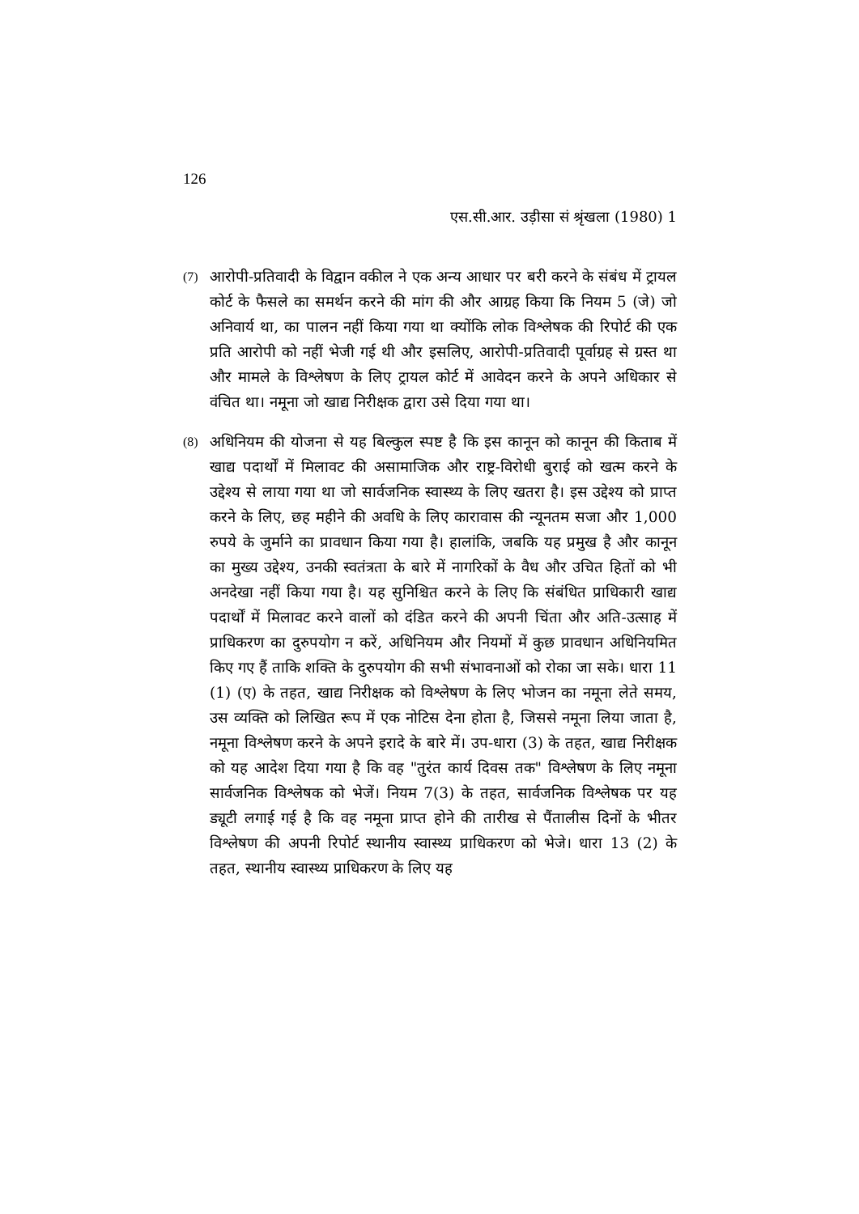126
एस.सी.आर. उड़ीसा सं श्रृंखला (1980) 1
(7)
आरोपी-प्रतिवादी के विद्वान वकील ने एक अन्य आधार पर बरी करने के संबंध में ट्रायल कोर्ट के फैसले का समर्थन करने की मांग की और आग्रह किया कि नियम 5 (जे) जो अनिवार्य था, का पालन नहीं किया गया था क्योंकि लोक विश्लेषक की रिपोर्ट की एक प्रति आरोपी को नहीं भेजी गई थी और इसलिए, आरोपी-प्रतिवादी पूर्वाग्रह से ग्रस्त था और मामले के विश्लेषण के लिए ट्रायल कोर्ट में आवेदन करने के अपने अधिकार से वंचित था। नमूना जो खाद्य निरीक्षक द्वारा उसे दिया गया था।
(8)
अधिनियम की योजना से यह बिल्कुल स्पष्ट है कि इस कानून को कानून की किताब में खाद्य पदार्थों में मिलावट की असामाजिक और राष्ट्र-विरोधी बुराई को खत्म करने के उद्देश्य से लाया गया था जो सार्वजनिक स्वास्थ्य के लिए खतरा है। इस उद्देश्य को प्राप्त करने के लिए, छह महीने की अवधि के लिए कारावास की न्यूनतम सजा और 1,000 रुपये के जुर्माने का प्रावधान किया गया है। हालांकि, जबकि यह प्रमुख है और कानून का मुख्य उद्देश्य, उनकी स्वतंत्रता के बारे में नागरिकों के वैध और उचित हितों को भी अनदेखा नहीं किया गया है। यह सुनिश्चित करने के लिए कि संबंधित प्राधिकारी खाद्य पदार्थों में मिलावट करने वालों को दंडित करने की अपनी चिंता और अति-उत्साह में प्राधिकरण का दुरुपयोग न करें, अधिनियम और नियमों में कुछ प्रावधान अधिनियमित किए गए हैं ताकि शक्ति के दुरुपयोग की सभी संभावनाओं को रोका जा सके। धारा 11 (1) (ए) के तहत, खाद्य निरीक्षक को विश्लेषण के लिए भोजन का नमूना लेते समय, उस व्यक्ति को लिखित रूप में एक नोटिस देना होता है, जिससे नमूना लिया जाता है, नमूना विश्लेषण करने के अपने इरादे के बारे में। उप-धारा (3) के तहत, खाद्य निरीक्षक को यह आदेश दिया गया है कि वह "तुरंत कार्य दिवस तक" विश्लेषण के लिए नमूना सार्वजनिक विश्लेषक को भेजें। नियम 7(3) के तहत, सार्वजनिक विश्लेषक पर यह ड्यूटी लगाई गई है कि वह नमूना प्राप्त होने की तारीख से पैंतालीस दिनों के भीतर विश्लेषण की अपनी रिपोर्ट स्थानीय स्वास्थ्य प्राधिकरण को भेजे। धारा 13 (2) के तहत, स्थानीय स्वास्थ्य प्राधिकरण के लिए यह